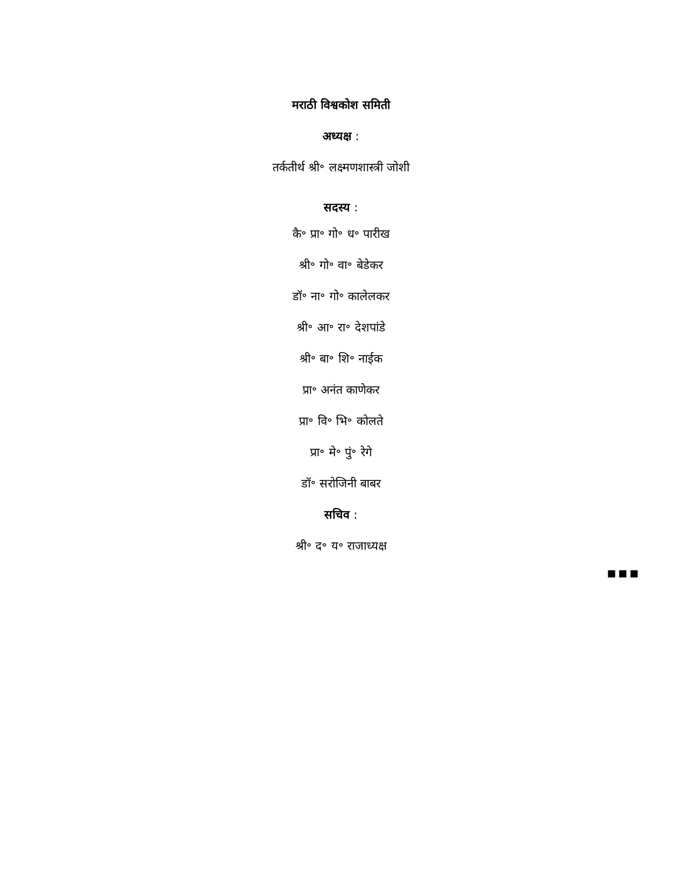मराठी विश्वकोश समिती
अध्यक्ष :
तर्कतीर्थ श्री॰ लक्ष्मणशास्त्री जोशी
सदस्य :
कै॰ प्रा॰ गो॰ ध॰ पारीख
श्री॰ गो॰ वा॰ बेडेकर
डॉ॰ ना॰ गो॰ कालेलकर
श्री॰ आ॰ रा॰ देशपांडे
श्री॰ बा॰ शि॰ नाईक
प्रा॰ अनंत काणेकर
प्रा॰ वि॰ भि॰ कोलते
प्रा॰ मे॰ पुं॰ रेगे
डॉ॰ सरोजिनी बाबर
सचिव :
श्री॰ द॰ य॰ राजाध्यक्ष
■■■